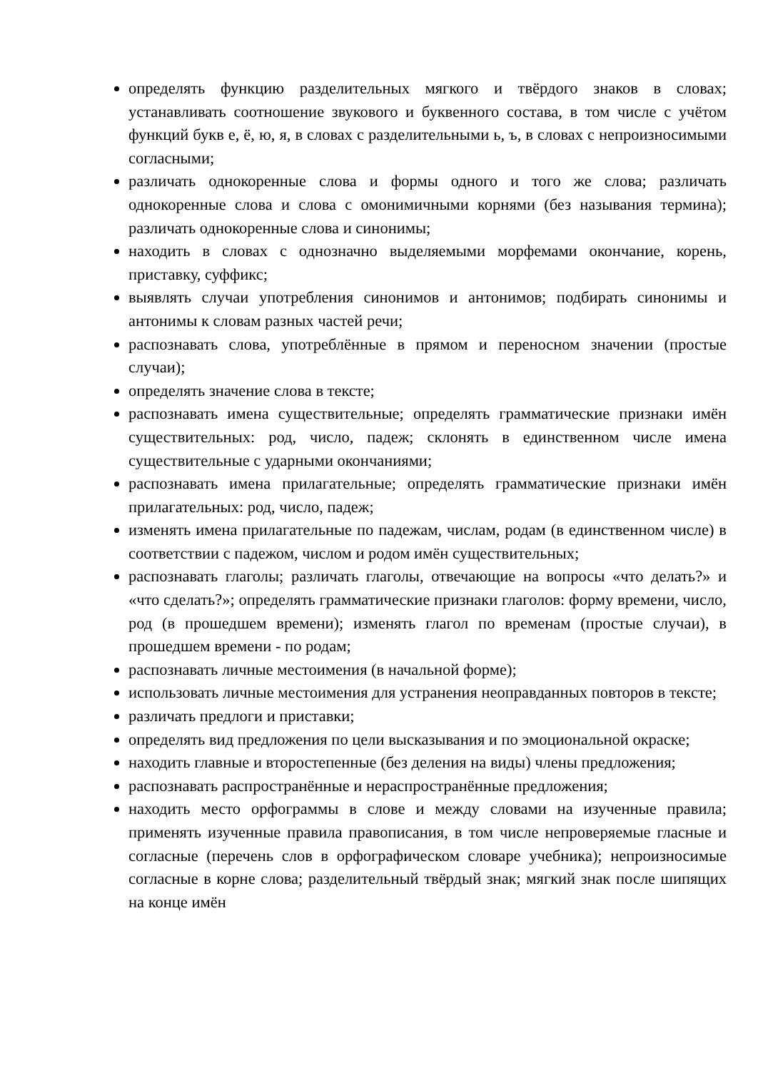определять функцию разделительных мягкого и твёрдого знаков в словах; устанавливать соотношение звукового и буквенного состава, в том числе с учётом функций букв е, ё, ю, я, в словах с разделительными ь, ъ, в словах с непроизносимыми согласными;
различать однокоренные слова и формы одного и того же слова; различать однокоренные слова и слова с омонимичными корнями (без называния термина); различать однокоренные слова и синонимы;
находить в словах с однозначно выделяемыми морфемами окончание, корень, приставку, суффикс;
выявлять случаи употребления синонимов и антонимов; подбирать синонимы и антонимы к словам разных частей речи;
распознавать слова, употреблённые в прямом и переносном значении (простые случаи);
определять значение слова в тексте;
распознавать имена существительные; определять грамматические признаки имён существительных: род, число, падеж; склонять в единственном числе имена существительные с ударными окончаниями;
распознавать имена прилагательные; определять грамматические признаки имён прилагательных: род, число, падеж;
изменять имена прилагательные по падежам, числам, родам (в единственном числе) в соответствии с падежом, числом и родом имён существительных;
распознавать глаголы; различать глаголы, отвечающие на вопросы «что делать?» и «что сделать?»; определять грамматические признаки глаголов: форму времени, число, род (в прошедшем времени); изменять глагол по временам (простые случаи), в прошедшем времени ‑ по родам;
распознавать личные местоимения (в начальной форме);
использовать личные местоимения для устранения неоправданных повторов в тексте;
различать предлоги и приставки;
определять вид предложения по цели высказывания и по эмоциональной окраске;
находить главные и второстепенные (без деления на виды) члены предложения;
распознавать распространённые и нераспространённые предложения;
находить место орфограммы в слове и между словами на изученные правила; применять изученные правила правописания, в том числе непроверяемые гласные и согласные (перечень слов в орфографическом словаре учебника); непроизносимые согласные в корне слова; разделительный твёрдый знак; мягкий знак после шипящих на конце имён